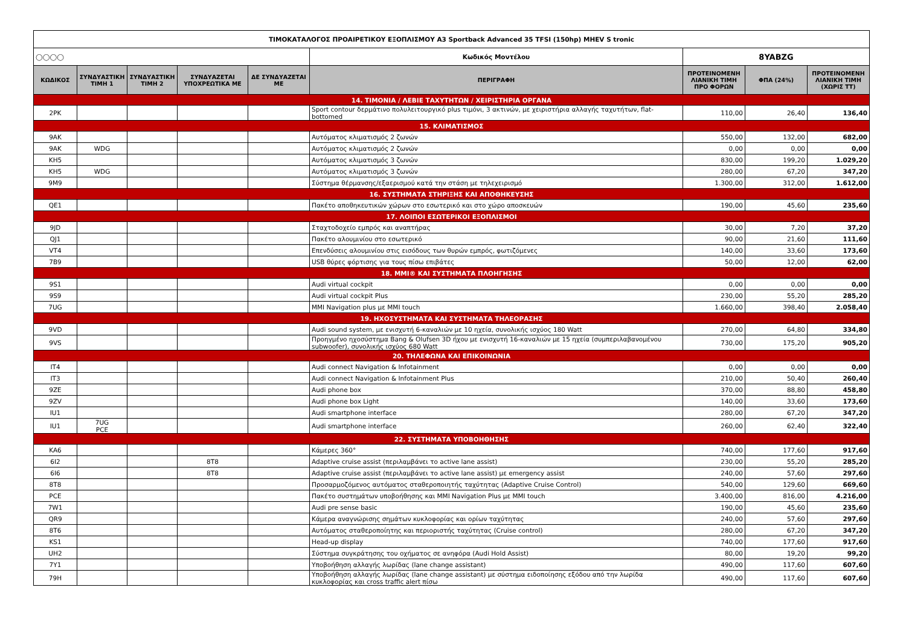| ΤΙΜΟΚΑΤΑΛΟΓΟΣ ΠΡΟΑΙΡΕΤΙΚΟΥ ΕΞΟΠΛΙΣΜΟΥ A3 Sportback Advanced 35 TFSI (150hp) MHEV S tronic | | | | | | | | |
| ◯◯◯◯ | | | | | Κωδικός Μοντέλου | 8YABZG | | |
| ΚΩΔΙΚΟΣ | ΣΥΝΔΥΑΣΤΙΚΗ ΤΙΜΗ 1 | ΣΥΝΔΥΑΣΤΙΚΗ ΤΙΜΗ 2 | ΣΥΝΔΥΑΖΕΤΑΙ ΥΠΟΧΡΕΩΤΙΚΑ ΜΕ | ΔΕ ΣΥΝΔΥΑΖΕΤΑΙ ΜΕ | ΠΕΡΙΓΡΑΦΗ | ΠΡΟΤΕΙΝΟΜΕΝΗ ΛΙΑΝΙΚΗ ΤΙΜΗ ΠΡΟ ΦΟΡΩΝ | ΦΠΑ (24%) | ΠΡΟΤΕΙΝΟΜΕΝΗ ΛΙΑΝΙΚΗ ΤΙΜΗ (ΧΩΡΙΣ ΤΤ) |
| 14. ΤΙΜΟΝΙΑ / ΛΕΒΙΕ ΤΑΧΥΤΗΤΩΝ / ΧΕΙΡΙΣΤΗΡΙΑ ΟΡΓΑΝΑ | | | | | | | | |
| 2PK | | | | | Sport contour δερμάτινο πολυλειτουργικό plus τιμόνι, 3 ακτινών, με χειριστήρια αλλαγής ταχυτήτων, flat-bottomed | 110,00 | 26,40 | 136,40 |
| 15. ΚΛΙΜΑΤΙΣΜΟΣ | | | | | | | | |
| 9AK | | | | | Αυτόματος κλιματισμός 2 ζωνών | 550,00 | 132,00 | 682,00 |
| 9AK | WDG | | | | Αυτόματος κλιματισμός 2 ζωνών | 0,00 | 0,00 | 0,00 |
| KH5 | | | | | Αυτόματος κλιματισμός 3 ζωνών | 830,00 | 199,20 | 1.029,20 |
| KH5 | WDG | | | | Αυτόματος κλιματισμός 3 ζωνών | 280,00 | 67,20 | 347,20 |
| 9M9 | | | | | Σύστημα θέρμανσης/εξαερισμού κατά την στάση με τηλεχειρισμό | 1.300,00 | 312,00 | 1.612,00 |
| 16. ΣΥΣΤΗΜΑΤΑ ΣΤΗΡΙΞΗΣ ΚΑΙ ΑΠΟΘΗΚΕΥΣΗΣ | | | | | | | | |
| QE1 | | | | | Πακέτο αποθηκευτικών χώρων στο εσωτερικό και στο χώρο αποσκευών | 190,00 | 45,60 | 235,60 |
| 17. ΛΟΙΠΟΙ ΕΣΩΤΕΡΙΚΟΙ ΕΞΟΠΛΙΣΜΟΙ | | | | | | | | |
| 9JD | | | | | Σταχτοδοχείο εμπρός και αναπτήρας | 30,00 | 7,20 | 37,20 |
| QJ1 | | | | | Πακέτο αλουμινίου στο εσωτερικό | 90,00 | 21,60 | 111,60 |
| VT4 | | | | | Επενδύσεις αλουμινίου στις εισόδους των θυρών εμπρός, φωτιζόμενες | 140,00 | 33,60 | 173,60 |
| 7B9 | | | | | USB θύρες φόρτισης για τους πίσω επιβάτες | 50,00 | 12,00 | 62,00 |
| 18. MMI® ΚΑΙ ΣΥΣΤΗΜΑΤΑ ΠΛΟΗΓΗΣΗΣ | | | | | | | | |
| 9S1 | | | | | Audi virtual cockpit | 0,00 | 0,00 | 0,00 |
| 9S9 | | | | | Audi virtual cockpit Plus | 230,00 | 55,20 | 285,20 |
| 7UG | | | | | MMI Navigation plus με MMI touch | 1.660,00 | 398,40 | 2.058,40 |
| 19. ΗΧΟΣΥΣΤΗΜΑΤΑ ΚΑΙ ΣΥΣΤΗΜΑΤΑ ΤΗΛΕΟΡΑΣΗΣ | | | | | | | | |
| 9VD | | | | | Audi sound system, με ενισχυτή 6-καναλιών με 10 ηχεία, συνολικής ισχύος 180 Watt | 270,00 | 64,80 | 334,80 |
| 9VS | | | | | Προηγμένο ηχοσύστημα Bang & Olufsen 3D ήχου με ενισχυτή 16-καναλιών με 15 ηχεία (συμπεριλαβανομένου subwoofer), συνολικής ισχύος 680 Watt | 730,00 | 175,20 | 905,20 |
| 20. ΤΗΛΕΦΩΝΑ ΚΑΙ ΕΠΙΚΟΙΝΩΝΙΑ | | | | | | | | |
| IT4 | | | | | Audi connect Navigation & Infotainment | 0,00 | 0,00 | 0,00 |
| IT3 | | | | | Audi connect Navigation & Infotainment Plus | 210,00 | 50,40 | 260,40 |
| 9ZE | | | | | Audi phone box | 370,00 | 88,80 | 458,80 |
| 9ZV | | | | | Audi phone box Light | 140,00 | 33,60 | 173,60 |
| IU1 | | | | | Audi smartphone interface | 280,00 | 67,20 | 347,20 |
| IU1 | 7UG PCE | | | | Audi smartphone interface | 260,00 | 62,40 | 322,40 |
| 22. ΣΥΣΤΗΜΑΤΑ ΥΠΟΒΟΗΘΗΣΗΣ | | | | | | | | |
| KA6 | | | | | Κάμερες 360° | 740,00 | 177,60 | 917,60 |
| 6I2 | | | 8T8 | | Adaptive cruise assist (περιλαμβάνει το active lane assist) | 230,00 | 55,20 | 285,20 |
| 6I6 | | | 8T8 | | Adaptive cruise assist (περιλαμβάνει το active lane assist) με emergency assist | 240,00 | 57,60 | 297,60 |
| 8T8 | | | | | Προσαρμοζόμενος αυτόματος σταθεροποιητής ταχύτητας (Adaptive Cruise Control) | 540,00 | 129,60 | 669,60 |
| PCE | | | | | Πακέτο συστημάτων υποβοήθησης και MMI Navigation Plus με MMI touch | 3.400,00 | 816,00 | 4.216,00 |
| 7W1 | | | | | Audi pre sense basic | 190,00 | 45,60 | 235,60 |
| QR9 | | | | | Κάμερα αναγνώρισης σημάτων κυκλοφορίας και ορίων ταχύτητας | 240,00 | 57,60 | 297,60 |
| 8T6 | | | | | Αυτόματος σταθεροποίητης και περιοριστής ταχύτητας (Cruise control) | 280,00 | 67,20 | 347,20 |
| KS1 | | | | | Head-up display | 740,00 | 177,60 | 917,60 |
| UH2 | | | | | Σύστημα συγκράτησης του οχήματος σε ανηφόρα (Audi Hold Assist) | 80,00 | 19,20 | 99,20 |
| 7Y1 | | | | | Υποβοήθηση αλλαγής λωρίδας (lane change assistant) | 490,00 | 117,60 | 607,60 |
| 79H | | | | | Υποβοήθηση αλλαγής λωρίδας (lane change assistant) με σύστημα ειδοποίησης εξόδου από την λωρίδα κυκλοφορίας και cross traffic alert πίσω | 490,00 | 117,60 | 607,60 |